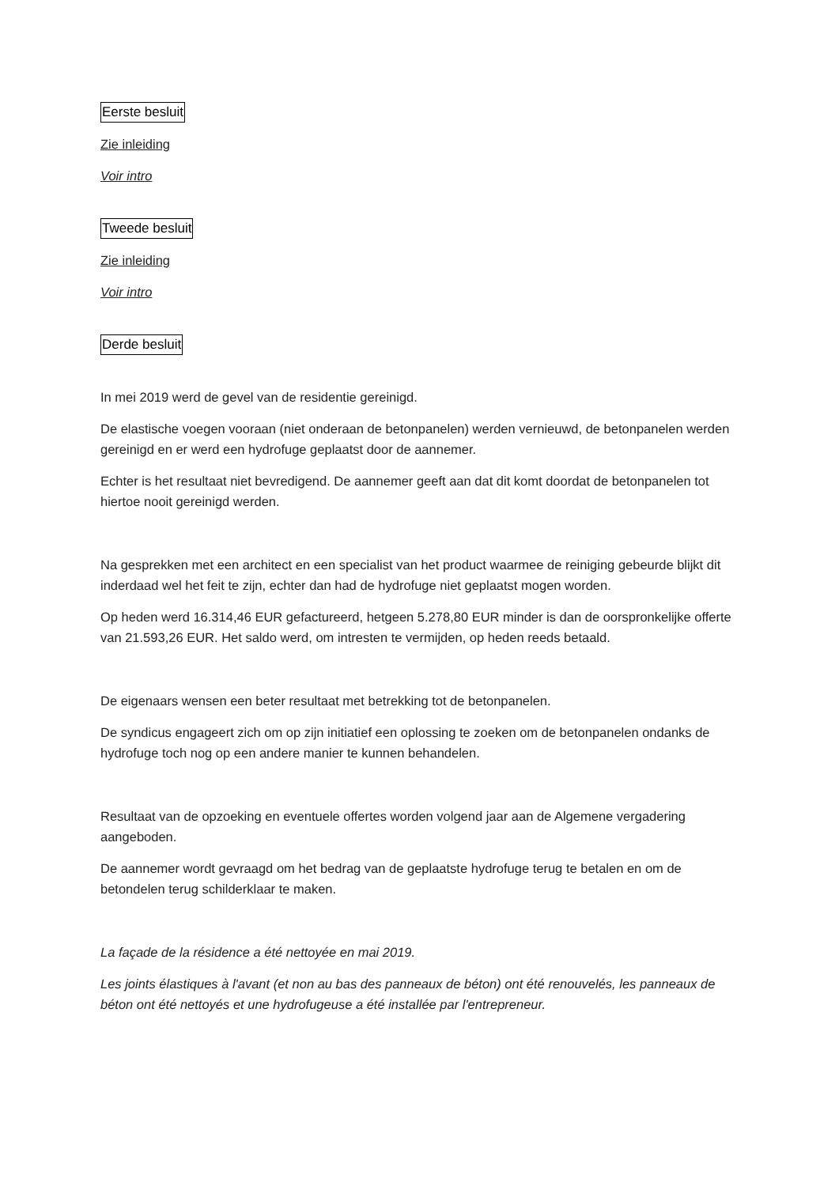Eerste besluit
Zie inleiding
Voir intro
Tweede besluit
Zie inleiding
Voir intro
Derde besluit
In mei 2019 werd de gevel van de residentie gereinigd.
De elastische voegen vooraan (niet onderaan de betonpanelen) werden vernieuwd, de betonpanelen werden gereinigd en er werd een hydrofuge geplaatst door de aannemer.
Echter is het resultaat niet bevredigend. De aannemer geeft aan dat dit komt doordat de betonpanelen tot hiertoe nooit gereinigd werden.
Na gesprekken met een architect en een specialist van het product waarmee de reiniging gebeurde blijkt dit inderdaad wel het feit te zijn, echter dan had de hydrofuge niet geplaatst mogen worden.
Op heden werd 16.314,46 EUR gefactureerd, hetgeen 5.278,80 EUR minder is dan de oorspronkelijke offerte van 21.593,26 EUR. Het saldo werd, om intresten te vermijden, op heden reeds betaald.
De eigenaars wensen een beter resultaat met betrekking tot de betonpanelen.
De syndicus engageert zich om op zijn initiatief een oplossing te zoeken om de betonpanelen ondanks de hydrofuge toch nog op een andere manier te kunnen behandelen.
Resultaat van de opzoeking en eventuele offertes worden volgend jaar aan de Algemene vergadering aangeboden.
De aannemer wordt gevraagd om het bedrag van de geplaatste hydrofuge terug te betalen en om de betondelen terug schilderklaar te maken.
La façade de la résidence a été nettoyée en mai 2019.
Les joints élastiques à l'avant (et non au bas des panneaux de béton) ont été renouvelés, les panneaux de béton ont été nettoyés et une hydrofugeuse a été installée par l'entrepreneur.